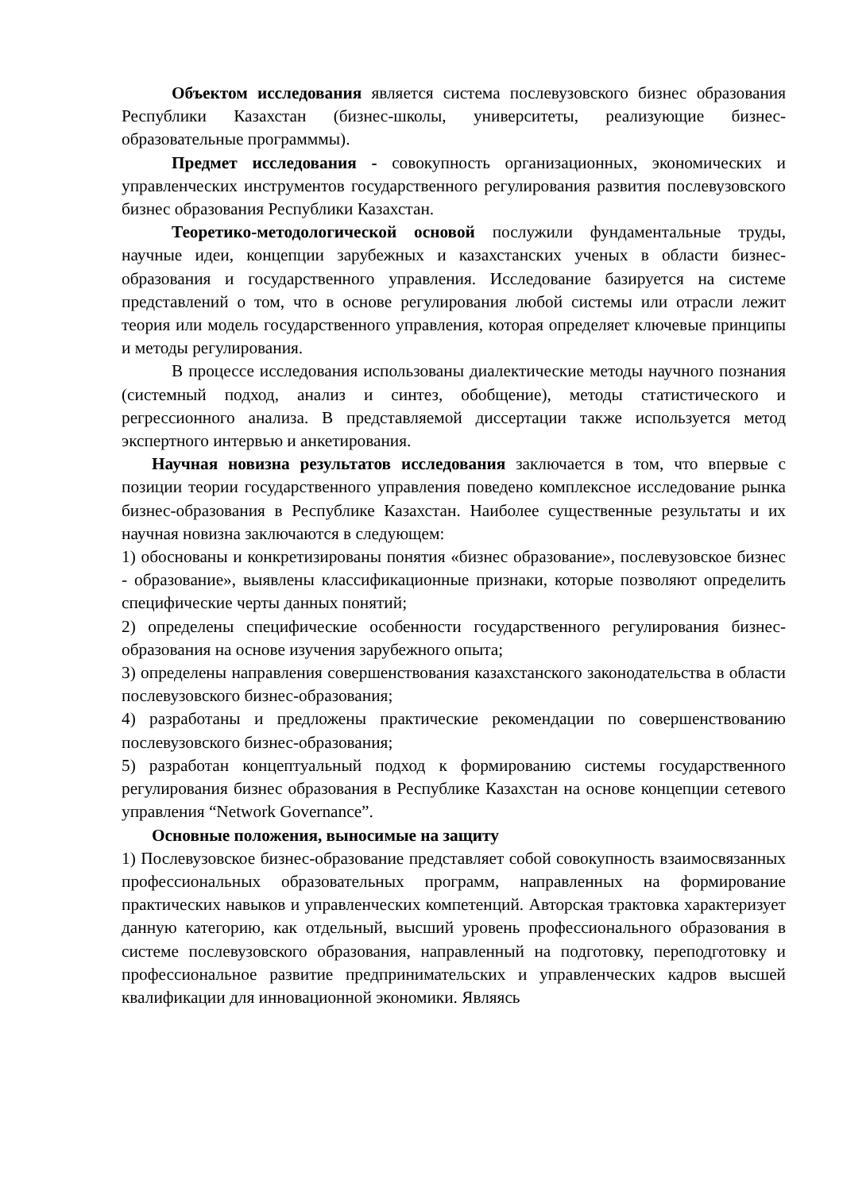Объектом исследования является система послевузовского бизнес образования Республики Казахстан (бизнес-школы, университеты, реализующие бизнес-образовательные программмы).
Предмет исследования - совокупность организационных, экономических и управленческих инструментов государственного регулирования развития послевузовского бизнес образования Республики Казахстан.
Теоретико-методологической основой послужили фундаментальные труды, научные идеи, концепции зарубежных и казахстанских ученых в области бизнес-образования и государственного управления. Исследование базируется на системе представлений о том, что в основе регулирования любой системы или отрасли лежит теория или модель государственного управления, которая определяет ключевые принципы и методы регулирования.
В процессе исследования использованы диалектические методы научного познания (системный подход, анализ и синтез, обобщение), методы статистического и регрессионного анализа. В представляемой диссертации также используется метод экспертного интервью и анкетирования.
Научная новизна результатов исследования заключается в том, что впервые с позиции теории государственного управления поведено комплексное исследование рынка бизнес-образования в Республике Казахстан. Наиболее существенные результаты и их научная новизна заключаются в следующем:
1) обоснованы и конкретизированы понятия «бизнес образование», послевузовское бизнес - образование», выявлены классификационные признаки, которые позволяют определить специфические черты данных понятий;
2) определены специфические особенности государственного регулирования бизнес-образования на основе изучения зарубежного опыта;
3) определены направления совершенствования казахстанского законодательства в области послевузовского бизнес-образования;
4) разработаны и предложены практические рекомендации по совершенствованию послевузовского бизнес-образования;
5) разработан концептуальный подход к формированию системы государственного регулирования бизнес образования в Республике Казахстан на основе концепции сетевого управления “Network Governance”.
Основные положения, выносимые на защиту
1) Послевузовское бизнес-образование представляет собой совокупность взаимосвязанных профессиональных образовательных программ, направленных на формирование практических навыков и управленческих компетенций. Авторская трактовка характеризует данную категорию, как отдельный, высший уровень профессионального образования в системе послевузовского образования, направленный на подготовку, переподготовку и профессиональное развитие предпринимательских и управленческих кадров высшей квалификации для инновационной экономики. Являясь